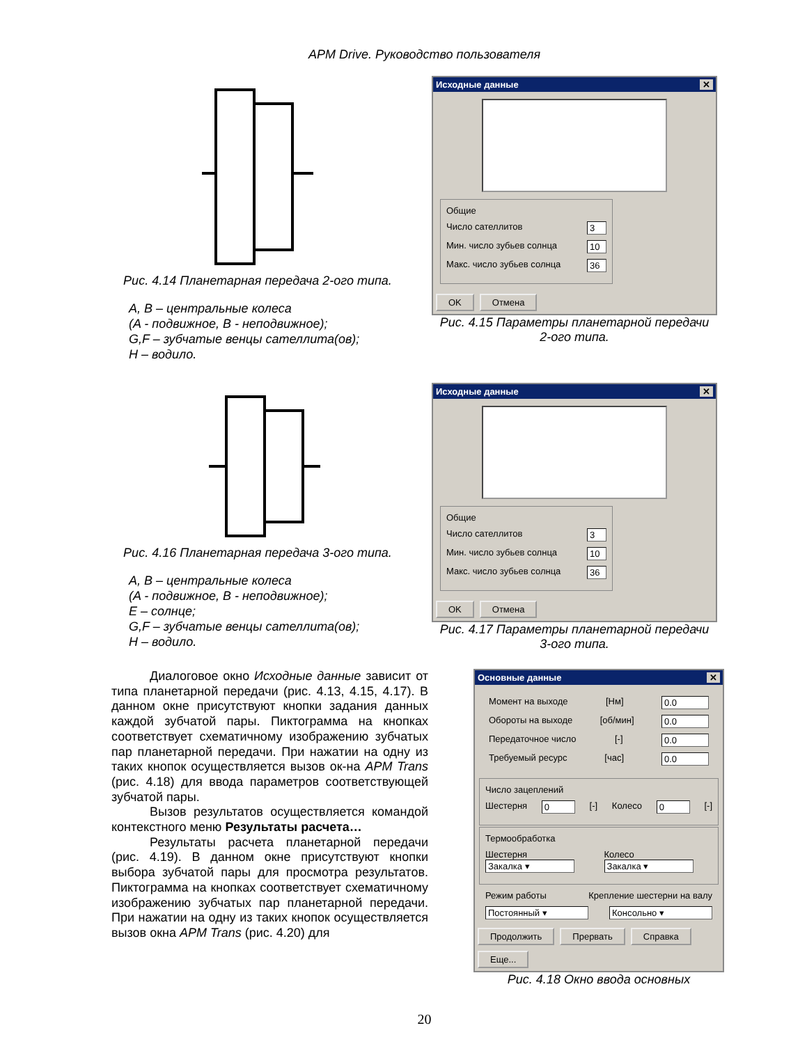APM Drive. Руководство пользователя
Рис. 4.14 Планетарная передача 2-ого типа.
A, B – центральные колеса
(A - подвижное, B - неподвижное);
G,F – зубчатые венцы сателлита(ов);
H – водило.
Исходные данные ✕
Общие
Число сателлитов 3
Мин. число зубьев солнца 10
Макс. число зубьев солнца 36
OK Отмена
Рис. 4.15 Параметры планетарной передачи
2-ого типа.
Рис. 4.16 Планетарная передача 3-ого типа.
A, B – центральные колеса
(A - подвижное, B - неподвижное);
E – солнце;
G,F – зубчатые венцы сателлита(ов);
H – водило.
Исходные данные ✕
Общие
Число сателлитов 3
Мин. число зубьев солнца 10
Макс. число зубьев солнца 36
OK Отмена
Рис. 4.17 Параметры планетарной передачи
3-ого типа.
Диалоговое окно Исходные данные зависит от типа планетарной передачи (рис. 4.13, 4.15, 4.17). В данном окне присутствуют кнопки задания данных каждой зубчатой пары. Пиктограмма на кнопках соответствует схематичному изображению зубчатых пар планетарной передачи. При нажатии на одну из таких кнопок осуществляется вызов ок-на APM Trans (рис. 4.18) для ввода параметров соответствующей зубчатой пары.
Вызов результатов осуществляется командой контекстного меню Результаты расчета…
Результаты расчета планетарной передачи (рис. 4.19). В данном окне присутствуют кнопки выбора зубчатой пары для просмотра результатов. Пиктограмма на кнопках соответствует схематичному изображению зубчатых пар планетарной передачи. При нажатии на одну из таких кнопок осуществляется вызов окна APM Trans (рис. 4.20) для
Основные данные ✕
Момент на выходе [Нм] 0.0
Обороты на выходе [об/мин] 0.0
Передаточное число [-] 0.0
Требуемый ресурс [час] 0.0
Число зацеплений
Шестерня 0 [-] Колесо 0 [-]
Термообработка
Шестерня Закалка ▾ Колесо Закалка ▾
Режим работы Крепление шестерни на валу
Постоянный ▾ Консольно ▾
Продолжить Прервать Справка Еще...
Рис. 4.18 Окно ввода основных
20